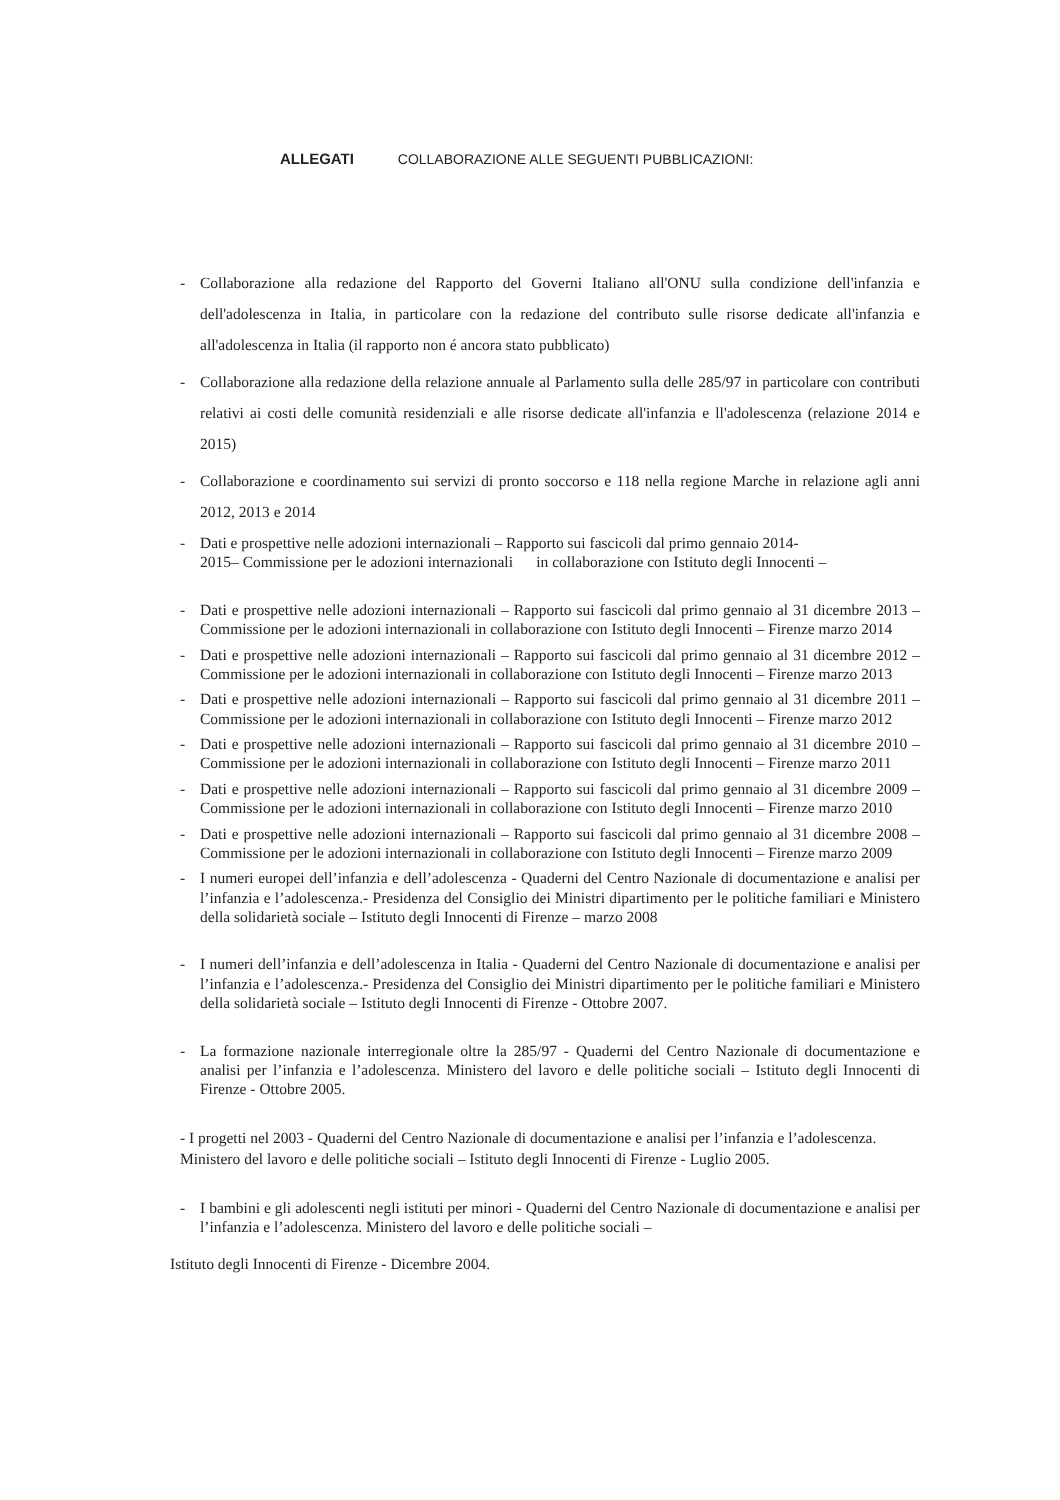ALLEGATI COLLABORAZIONE ALLE SEGUENTI PUBBLICAZIONI:
- Collaborazione alla redazione del Rapporto del Governi Italiano all'ONU sulla condizione dell'infanzia e dell'adolescenza in Italia, in particolare con la redazione del contributo sulle risorse dedicate all'infanzia e all'adolescenza in Italia (il rapporto non é ancora stato pubblicato)
- Collaborazione alla redazione della relazione annuale al Parlamento sulla delle 285/97 in particolare con contributi relativi ai costi delle comunità residenziali e alle risorse dedicate all'infanzia e ll'adolescenza (relazione 2014 e 2015)
- Collaborazione e coordinamento sui servizi di pronto soccorso e 118 nella regione Marche in relazione agli anni 2012, 2013 e 2014
- Dati e prospettive nelle adozioni internazionali – Rapporto sui fascicoli dal primo gennaio 2014-
2015– Commissione per le adozioni internazionali in collaborazione con Istituto degli Innocenti –
- Dati e prospettive nelle adozioni internazionali – Rapporto sui fascicoli dal primo gennaio al 31 dicembre 2013 – Commissione per le adozioni internazionali in collaborazione con Istituto degli Innocenti – Firenze marzo 2014
- Dati e prospettive nelle adozioni internazionali – Rapporto sui fascicoli dal primo gennaio al 31 dicembre 2012 – Commissione per le adozioni internazionali in collaborazione con Istituto degli Innocenti – Firenze marzo 2013
- Dati e prospettive nelle adozioni internazionali – Rapporto sui fascicoli dal primo gennaio al 31 dicembre 2011 – Commissione per le adozioni internazionali in collaborazione con Istituto degli Innocenti – Firenze marzo 2012
- Dati e prospettive nelle adozioni internazionali – Rapporto sui fascicoli dal primo gennaio al 31 dicembre 2010 – Commissione per le adozioni internazionali in collaborazione con Istituto degli Innocenti – Firenze marzo 2011
- Dati e prospettive nelle adozioni internazionali – Rapporto sui fascicoli dal primo gennaio al 31 dicembre 2009 – Commissione per le adozioni internazionali in collaborazione con Istituto degli Innocenti – Firenze marzo 2010
- Dati e prospettive nelle adozioni internazionali – Rapporto sui fascicoli dal primo gennaio al 31 dicembre 2008 – Commissione per le adozioni internazionali in collaborazione con Istituto degli Innocenti – Firenze marzo 2009
- I numeri europei dell’infanzia e dell’adolescenza - Quaderni del Centro Nazionale di documentazione e analisi per l’infanzia e l’adolescenza.- Presidenza del Consiglio dei Ministri dipartimento per le politiche familiari e Ministero della solidarietà sociale – Istituto degli Innocenti di Firenze – marzo 2008
- I numeri dell’infanzia e dell’adolescenza in Italia - Quaderni del Centro Nazionale di documentazione e analisi per l’infanzia e l’adolescenza.- Presidenza del Consiglio dei Ministri dipartimento per le politiche familiari e Ministero della solidarietà sociale – Istituto degli Innocenti di Firenze - Ottobre 2007.
- La formazione nazionale interregionale oltre la 285/97 - Quaderni del Centro Nazionale di documentazione e analisi per l’infanzia e l’adolescenza. Ministero del lavoro e delle politiche sociali – Istituto degli Innocenti di Firenze - Ottobre 2005.
- I progetti nel 2003 - Quaderni del Centro Nazionale di documentazione e analisi per l’infanzia e l’adolescenza. Ministero del lavoro e delle politiche sociali – Istituto degli Innocenti di Firenze - Luglio 2005.
- I bambini e gli adolescenti negli istituti per minori - Quaderni del Centro Nazionale di documentazione e analisi per l’infanzia e l’adolescenza. Ministero del lavoro e delle politiche sociali –
Istituto degli Innocenti di Firenze - Dicembre 2004.